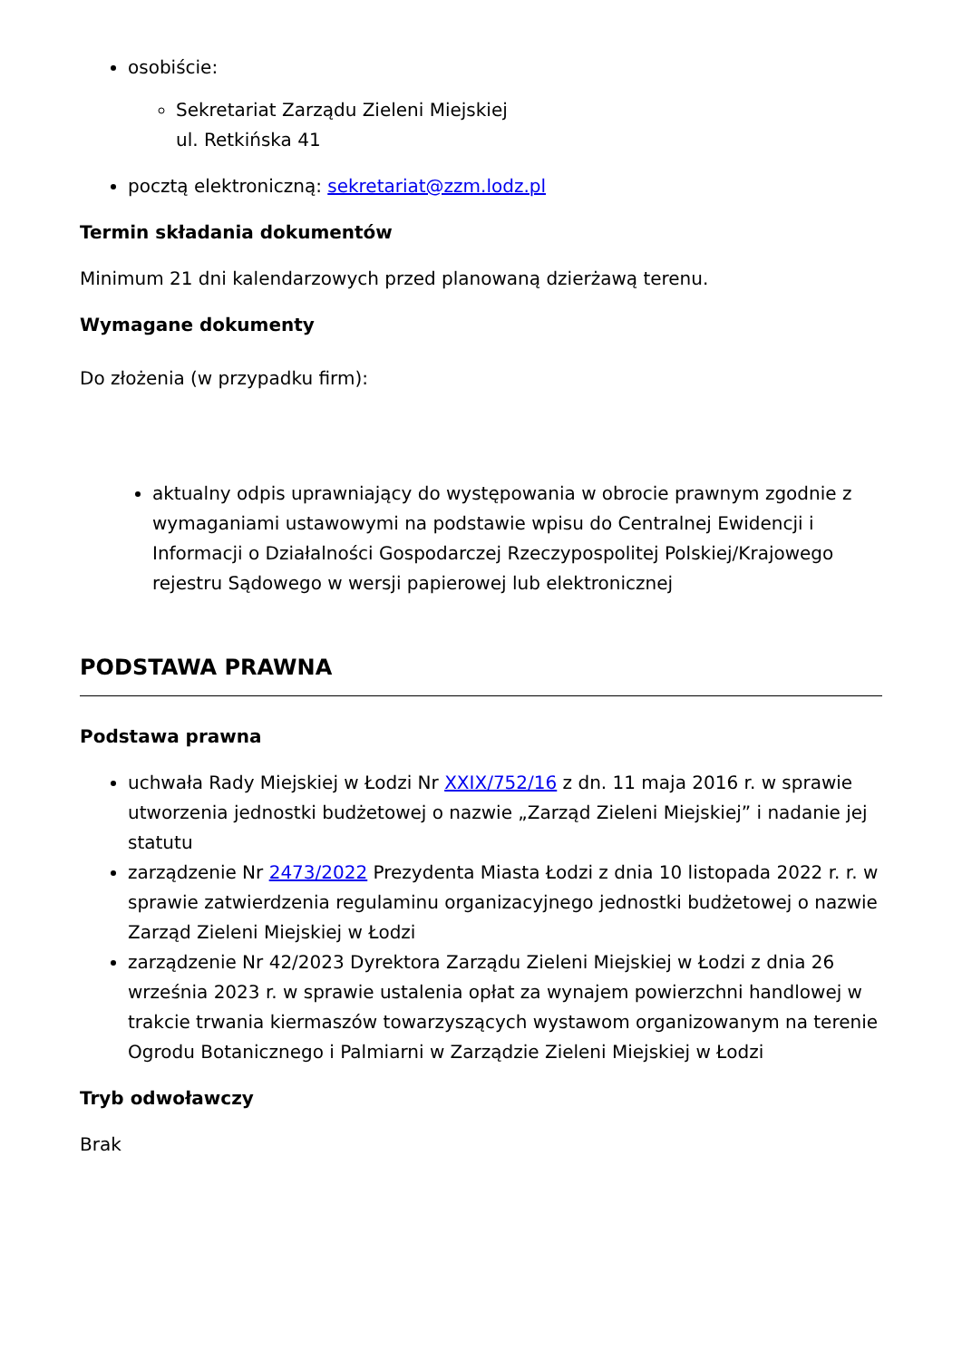osobiście:
Sekretariat Zarządu Zieleni Miejskiej
ul. Retkińska 41
pocztą elektroniczną: sekretariat@zzm.lodz.pl
Termin składania dokumentów
Minimum 21 dni kalendarzowych przed planowaną dzierżawą terenu.
Wymagane dokumenty
Do złożenia (w przypadku firm):
aktualny odpis uprawniający do występowania w obrocie prawnym zgodnie z wymaganiami ustawowymi na podstawie wpisu do Centralnej Ewidencji i Informacji o Działalności Gospodarczej Rzeczypospolitej Polskiej/Krajowego rejestru Sądowego w wersji papierowej lub elektronicznej
PODSTAWA PRAWNA
Podstawa prawna
uchwała Rady Miejskiej w Łodzi Nr XXIX/752/16 z dn. 11 maja 2016 r. w sprawie utworzenia jednostki budżetowej o nazwie „Zarząd Zieleni Miejskiej” i nadanie jej statutu
zarządzenie Nr 2473/2022 Prezydenta Miasta Łodzi z dnia 10 listopada 2022 r. r. w sprawie zatwierdzenia regulaminu organizacyjnego jednostki budżetowej o nazwie Zarząd Zieleni Miejskiej w Łodzi
zarządzenie Nr 42/2023 Dyrektora Zarządu Zieleni Miejskiej w Łodzi z dnia 26 września 2023 r. w sprawie ustalenia opłat za wynajem powierzchni handlowej w trakcie trwania kiermaszów towarzyszących wystawom organizowanym na terenie Ogrodu Botanicznego i Palmiarni w Zarządzie Zieleni Miejskiej w Łodzi
Tryb odwoławczy
Brak